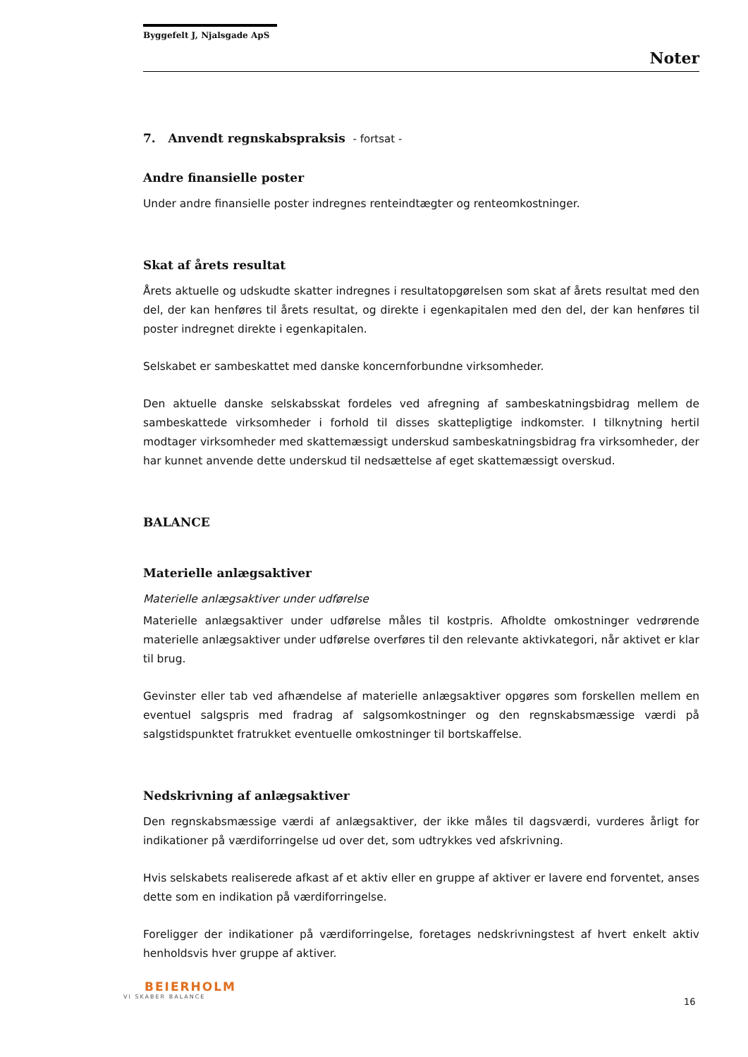Byggefelt J, Njalsgade ApS
Noter
7. Anvendt regnskabspraksis - fortsat -
Andre finansielle poster
Under andre finansielle poster indregnes renteindtægter og renteomkostninger.
Skat af årets resultat
Årets aktuelle og udskudte skatter indregnes i resultatopgørelsen som skat af årets resultat med den del, der kan henføres til årets resultat, og direkte i egenkapitalen med den del, der kan henføres til poster indregnet direkte i egenkapitalen.
Selskabet er sambeskattet med danske koncernforbundne virksomheder.
Den aktuelle danske selskabsskat fordeles ved afregning af sambeskatningsbidrag mellem de sambeskattede virksomheder i forhold til disses skattepligtige indkomster. I tilknytning hertil modtager virksomheder med skattemæssigt underskud sambeskatningsbidrag fra virksomheder, der har kunnet anvende dette underskud til nedsættelse af eget skattemæssigt overskud.
BALANCE
Materielle anlægsaktiver
Materielle anlægsaktiver under udførelse
Materielle anlægsaktiver under udførelse måles til kostpris. Afholdte omkostninger vedrørende materielle anlægsaktiver under udførelse overføres til den relevante aktivkategori, når aktivet er klar til brug.
Gevinster eller tab ved afhændelse af materielle anlægsaktiver opgøres som forskellen mellem en eventuel salgspris med fradrag af salgsomkostninger og den regnskabsmæssige værdi på salgstidspunktet fratrukket eventuelle omkostninger til bortskaffelse.
Nedskrivning af anlægsaktiver
Den regnskabsmæssige værdi af anlægsaktiver, der ikke måles til dagsværdi, vurderes årligt for indikationer på værdiforringelse ud over det, som udtrykkes ved afskrivning.
Hvis selskabets realiserede afkast af et aktiv eller en gruppe af aktiver er lavere end forventet, anses dette som en indikation på værdiforringelse.
Foreligger der indikationer på værdiforringelse, foretages nedskrivningstest af hvert enkelt aktiv henholdsvis hver gruppe af aktiver.
BEIERHOLM
VI SKABER BALANCE
16